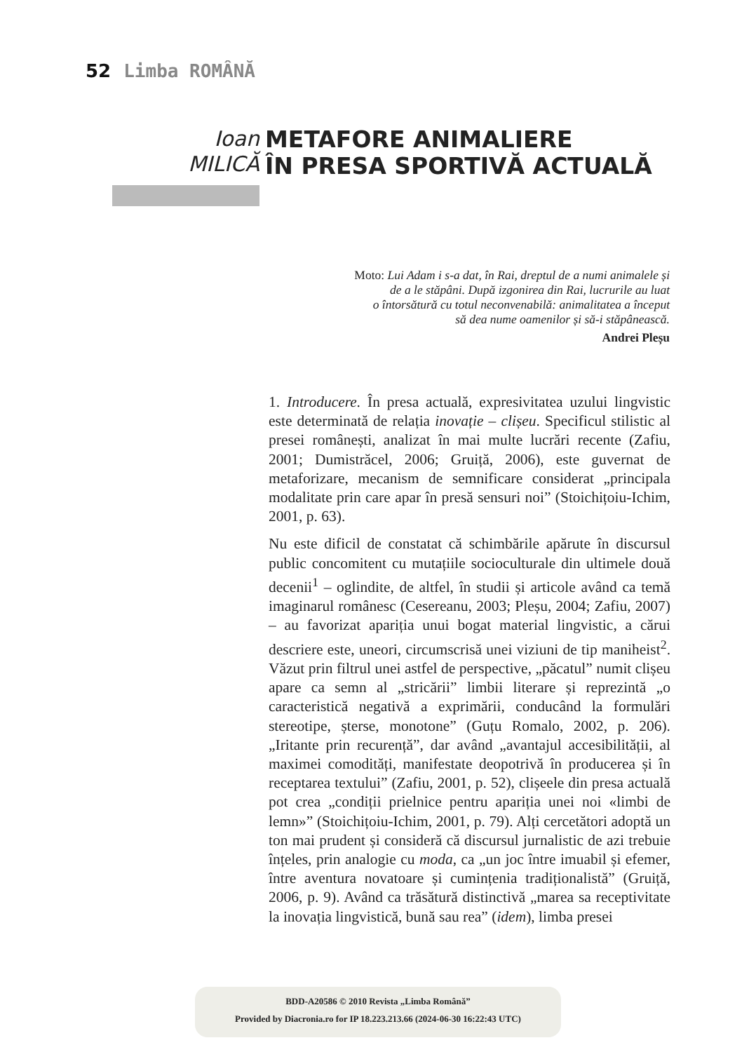52 Limba ROMÂNĂ
Ioan
MILICĂ
METAFORE ANIMALIERE
ÎN PRESA SPORTIVĂ ACTUALĂ
Moto: Lui Adam i s-a dat, în Rai, dreptul de a numi animalele și
de a le stăpâni. După izgonirea din Rai, lucrurile au luat
o întorsătură cu totul neconvenabilă: animalitatea a început
să dea nume oamenilor și să-i stăpânească.
Andrei Pleșu
1. Introducere. În presa actuală, expresivitatea uzului lingvistic este determinată de relația inovație – clișeu. Specificul stilistic al presei românești, analizat în mai multe lucrări recente (Zafiu, 2001; Dumistrăcel, 2006; Gruiță, 2006), este guvernat de metaforizare, mecanism de semnificare considerat „principala modalitate prin care apar în presă sensuri noi” (Stoichițoiu-Ichim, 2001, p. 63).
Nu este dificil de constatat că schimbările apărute în discursul public concomitent cu mutațiile socioculturale din ultimele două decenii<sup>1</sup> – oglindite, de altfel, în studii și articole având ca temă imaginarul românesc (Cesereanu, 2003; Pleșu, 2004; Zafiu, 2007) – au favorizat apariția unui bogat material lingvistic, a cărui descriere este, uneori, circumscrisă unei viziuni de tip maniheist<sup>2</sup>. Văzut prin filtrul unei astfel de perspective, „păcatul” numit clișeu apare ca semn al „stricării” limbii literare și reprezintă „o caracteristică negativă a exprimării, conducând la formulări stereotipe, șterse, monotone” (Guțu Romalo, 2002, p. 206). „Iritante prin recurență”, dar având „avantajul accesibilității, al maximei comodități, manifestate deopotrivă în producerea și în receptarea textului” (Zafiu, 2001, p. 52), clișeele din presa actuală pot crea „condiții prielnice pentru apariția unei noi «limbi de lemn»” (Stoichițoiu-Ichim, 2001, p. 79). Alți cercetători adoptă un ton mai prudent și consideră că discursul jurnalistic de azi trebuie înțeles, prin analogie cu moda, ca „un joc între imuabil și efemer, între aventura novatoare și cumințenia tradiționalistă” (Gruiță, 2006, p. 9). Având ca trăsătură distinctivă „marea sa receptivitate la inovația lingvistică, bună sau rea” (idem), limba presei
BDD-A20586 © 2010 Revista „Limba Română”
Provided by Diacronia.ro for IP 18.223.213.66 (2024-06-30 16:22:43 UTC)